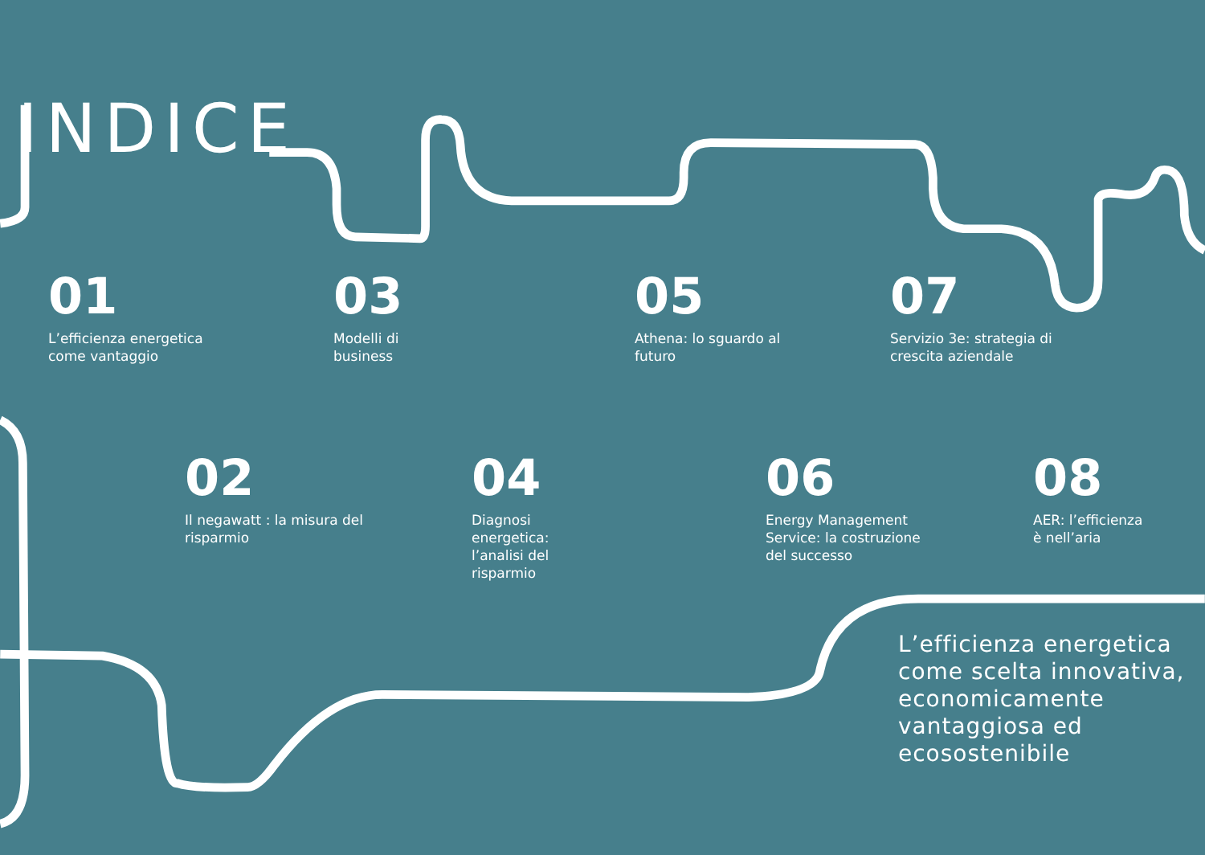INDICE
01
L’efficienza energetica
come vantaggio
03
Modelli di
business
05
Athena: lo sguardo al
futuro
07
Servizio 3e: strategia di
crescita aziendale
02
Il negawatt : la misura del
risparmio
04
Diagnosi
energetica:
l’analisi del
risparmio
06
Energy Management
Service: la costruzione
del successo
08
AER: l’efficienza
è nell’aria
L’efficienza energetica
come scelta innovativa,
economicamente
vantaggiosa ed
ecosostenibile